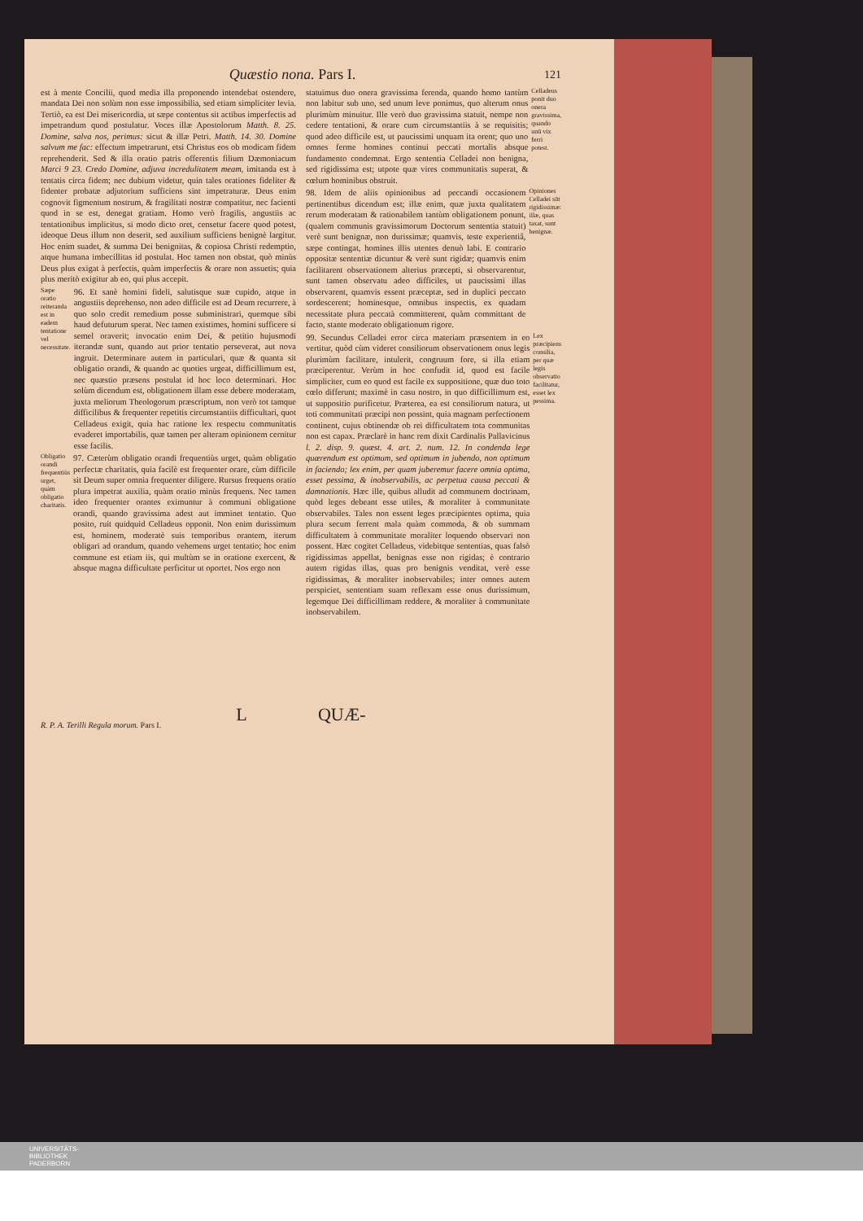Quæstio nona. Pars I. 121
est à mente Concilii, quod media illa proponendo intendebat ostendere, mandata Dei non solùm non esse impossibilia, sed etiam simpliciter levia. Tertiò, ea est Dei misericordia, ut sæpe contentus sit actibus imperfectis ad impetrandum quod postulatur. Voces illæ Apostolorum Matth. 8. 25. Domine, salva nos, perimus: sicut & illæ Petri. Matth. 14. 30. Domine salvum me fac: effectum impetrarunt, etsi Christus eos ob modicam fidem reprehenderit. Sed & illa oratio patris offerentis filium Dæmoniacum Marci 9 23. Credo Domine, adjuva incredulitatem meam, imitanda est à tentatis circa fidem; nec dubium videtur, quin tales orationes fideliter & fidenter probatæ adjutorium sufficiens sint impetraturæ. Deus enim cognovit figmentum nostrum, & fragilitati nostræ compatitur, nec facienti quod in se est, denegat gratiam. Homo verò fragilis, angustiis ac tentationibus implicitus, si modo dicto oret, censetur facere quod potest, ideoque Deus illum non deserit, sed auxilium sufficiens benignè largitur. Hoc enim suadet, & summa Dei benignitas, & copiosa Christi redemptio, atque humana imbecillitas id postulat. Hoc tamen non obstat, quò minùs Deus plus exigat à perfectis, quàm imperfectis & orare non assuetis; quia plus meritò exigitur ab eo, qui plus accepit.
Sæpe oratio reiteranda est in eadem tentatione vel necessitate.
96. Et sanè homini fideli, salutisque suæ cupido, atque in angustiis deprehenso, non adeo difficile est ad Deum recurrere, à quo solo credit remedium posse subministrari, quemque sibi haud defuturum sperat. Nec tamen existimes, homini sufficere si semel oraverit; invocatio enim Dei, & petitio hujusmodi iterandæ sunt, quando aut prior tentatio perseverat, aut nova ingruit. Determinare autem in particulari, quæ & quanta sit obligatio orandi, & quando ac quoties urgeat, difficillimum est, nec quæstio præsens postulat id hoc loco determinari. Hoc solùm dicendum est, obligationem illam esse debere moderatam, juxta meliorum Theologorum præscriptum, non verò tot tamque difficilibus & frequenter repetitis circumstantiis difficultari, quot Celladeus exigit, quia hac ratione lex respectu communitatis evaderet importabilis, quæ tamen per alteram opinionem cernitur esse facilis.
Obligatio orandi frequentiùs urget, quàm obligatio charitatis.
97. Cæterùm obligatio orandi frequentiùs urget, quàm obligatio perfectæ charitatis, quia facilè est frequenter orare, cùm difficile sit Deum super omnia frequenter diligere. Rursus frequens oratio plura impetrat auxilia, quàm oratio minùs frequens. Nec tamen ideo frequenter orantes eximuntur à communi obligatione orandi, quando gravissima adest aut imminet tentatio. Quo posito, ruit quidquid Celladeus opponit. Non enim durissimum est, hominem, moderatè suis temporibus orantem, iterum obligari ad orandum, quando vehemens urget tentatio; hoc enim commune est etiam iis, qui multùm se in oratione exercent, & absque magna difficultate perficitur ut oportet. Nos ergo non
statuimus duo onera gravissima ferenda, quando homo tantùm non labitur sub uno, sed unum leve ponimus, quo alterum onus plurimùm minuitur. Ille verò duo gravissima statuit, nempe non cedere tentationi, & orare cum circumstantiis à se requisitis; quod adeo difficile est, ut paucissimi unquam ita orent; quo uno omnes ferme homines continui peccati mortalis absque fundamento condemnat. Ergo sententia Celladei non benigna, sed rigidissima est; utpote quæ vires communitatis superat, & cœlum hominibus obstruit.
Celladeus ponit duo onera gravissima, quando unū vix ferri potest.
98. Idem de aliis opinionibus ad peccandi occasionem pertinentibus dicendum est; illæ enim, quæ juxta qualitatem rerum moderatam & rationabilem tantùm obligationem ponunt, (qualem communis gravissimorum Doctorum sententia statuit) verè sunt benignæ, non durissimæ; quamvis, teste experientiâ, sæpe contingat, homines illis utentes denuò labi. E contrario oppositæ sententiæ dicuntur & verè sunt rigidæ; quamvis enim facilitarent observationem alterius præcepti, si observarentur, sunt tamen observatu adeo difficiles, ut paucissimi illas observarent, quamvis essent præceptæ, sed in duplici peccato sordescerent; hominesque, omnibus inspectis, ex quadam necessitate plura peccatà committerent, quàm committant de facto, stante moderato obligationum rigore.
Opiniones Celladei sūt rigidissimæ: illæ, quas taxat, sunt benignæ.
99. Secundus Celladei error circa materiam præsentem in eo vertitur, quòd cùm videret consiliorum observationem onus legis plurimùm facilitare, intulerit, congruum fore, si illa etiam præciperentur. Verùm in hoc confudit id, quod est facile simpliciter, cum eo quod est facile ex suppositione, quæ duo toto cœlo differunt; maximè in casu nostro, in quo difficillimum est, ut suppositio purificetur. Præterea, ea est consiliorum natura, ut toti communitati præcipi non possint, quia magnam perfectionem continent, cujus obtinendæ ob rei difficultatem tota communitas non est capax. Præclarè in hanc rem dixit Cardinalis Pallavicinus l. 2. disp. 9. quæst. 4. art. 2. num. 12. In condenda lege quærendum est optimum, sed optimum in jubendo, non optimum in faciendo; lex enim, per quam juberemur facere omnia optima, esset pessima, & inobservabilis, ac perpetua causa peccati & damnationis. Hæc ille, quibus alludit ad communem doctrinam, quòd leges debeant esse utiles, & moraliter à communitate observabiles. Tales non essent leges præcipientes optima, quia plura secum ferrent mala quàm commoda, & ob summam difficultatem à communitate moraliter loquendo observari non possent. Hæc cogitet Celladeus, videbitque sententias, quas falsò rigidissimas appellat, benignas esse non rigidas; è contrario autem rigidas illas, quas pro benignis venditat, verè esse rigidissimas, & moraliter inobservabiles; inter omnes autem perspiciet, sententiam suam reflexam esse onus durissimum, legemque Dei difficillimam reddere, & moraliter à communitate inobservabilem.
Lex præcipiens consilia, per quæ legis observatio facilitatur, esset lex pessima.
L QUÆ-
R. P. A. Terilli Regula morum. Pars I.
UNIVERSITÄTS-
BIBLIOTHEK
PADERBORN